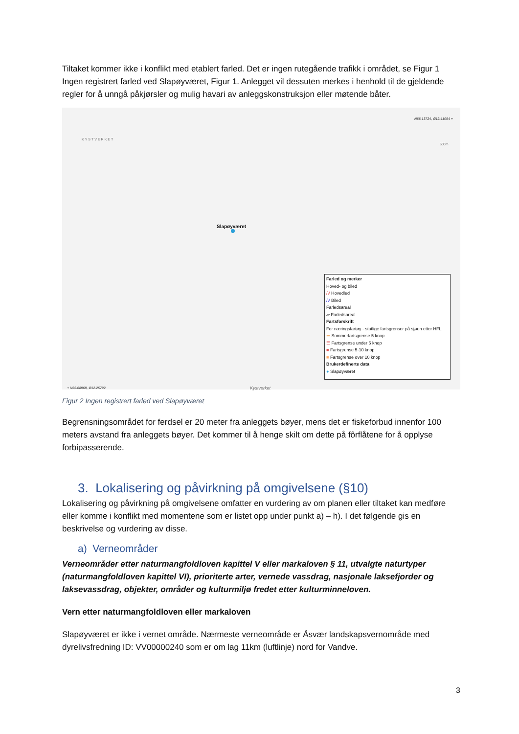Tiltaket kommer ikke i konflikt med etablert farled. Det er ingen rutegående trafikk i området, se Figur 1 Ingen registrert farled ved Slapøyværet, Figur 1. Anlegget vil dessuten merkes i henhold til de gjeldende regler for å unngå påkjørsler og mulig havari av anleggskonstruksjon eller møtende båter.
KYSTVERKET
N66.13724, Ø12.41094 +
600m
Slapøyværet
+ N66.08969, Ø12.25702 Kystverket
Farled og merker
Hoved- og biled
/\/ Hovedled
/\/ Biled
Farledsareal
▱ Farledsareal
Fartsforskrift
For næringsfartøy - statlige fartsgrenser på sjøen etter HFL
☰ Sommerfartsgrense 5 knop
☰ Fartsgrense under 5 knop
■ Fartsgrense 5-10 knop
■ Fartsgrense over 10 knop
Brukerdefinerte data
● Slapøyværet
Figur 2 Ingen registrert farled ved Slapøyværet
Begrensningsområdet for ferdsel er 20 meter fra anleggets bøyer, mens det er fiskeforbud innenfor 100 meters avstand fra anleggets bøyer. Det kommer til å henge skilt om dette på fôrflåtene for å opplyse forbipasserende.
3. Lokalisering og påvirkning på omgivelsene (§10)
Lokalisering og påvirkning på omgivelsene omfatter en vurdering av om planen eller tiltaket kan medføre eller komme i konflikt med momentene som er listet opp under punkt a) – h). I det følgende gis en beskrivelse og vurdering av disse.
a) Verneområder
Verneområder etter naturmangfoldloven kapittel V eller markaloven § 11, utvalgte naturtyper (naturmangfoldloven kapittel VI), prioriterte arter, vernede vassdrag, nasjonale laksefjorder og laksevassdrag, objekter, områder og kulturmiljø fredet etter kulturminneloven.
Vern etter naturmangfoldloven eller markaloven
Slapøyværet er ikke i vernet område. Nærmeste verneområde er Åsvær landskapsvernområde med dyrelivsfredning ID: VV00000240 som er om lag 11km (luftlinje) nord for Vandve.
3